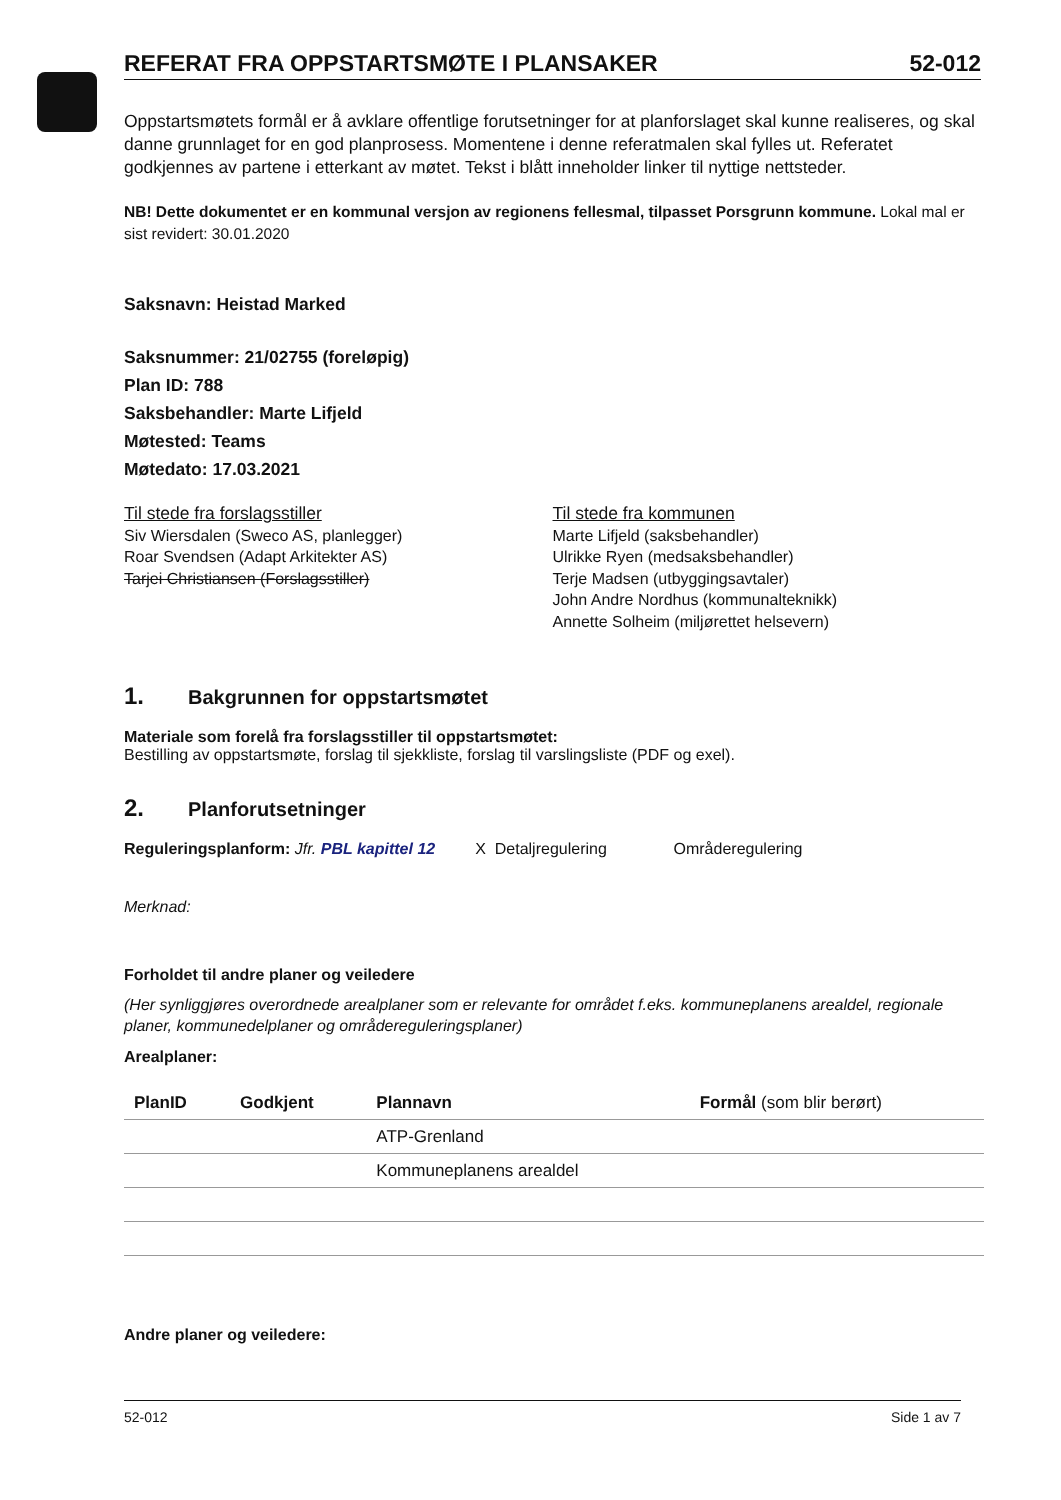REFERAT FRA OPPSTARTSMØTE I PLANSAKER 52-012
Oppstartsmøtets formål er å avklare offentlige forutsetninger for at planforslaget skal kunne realiseres, og skal danne grunnlaget for en god planprosess. Momentene i denne referatmalen skal fylles ut. Referatet godkjennes av partene i etterkant av møtet. Tekst i blått inneholder linker til nyttige nettsteder.
NB! Dette dokumentet er en kommunal versjon av regionens fellesmal, tilpasset Porsgrunn kommune. Lokal mal er sist revidert: 30.01.2020
Saksnavn: Heistad Marked
Saksnummer: 21/02755 (foreløpig)
Plan ID: 788
Saksbehandler: Marte Lifjeld
Møtested: Teams
Møtedato: 17.03.2021
Til stede fra forslagsstiller
Siv Wiersdalen (Sweco AS, planlegger)
Roar Svendsen (Adapt Arkitekter AS)
Tarjei Christiansen (Forslagsstiller)
Til stede fra kommunen
Marte Lifjeld (saksbehandler)
Ulrikke Ryen (medsaksbehandler)
Terje Madsen (utbyggingsavtaler)
John Andre Nordhus (kommunalteknikk)
Annette Solheim (miljørettet helsevern)
1. Bakgrunnen for oppstartsmøtet
Materiale som forelå fra forslagsstiller til oppstartsmøtet:
Bestilling av oppstartsmøte, forslag til sjekkliste, forslag til varslingsliste (PDF og exel).
2. Planforutsetninger
Reguleringsplanform: Jfr. PBL kapittel 12 X Detaljregulering Områderegulering
Merknad:
Forholdet til andre planer og veiledere
(Her synliggjøres overordnede arealplaner som er relevante for området f.eks. kommuneplanens arealdel, regionale planer, kommunedelplaner og områdereguleringsplaner)
Arealplaner:
| PlanID | Godkjent | Plannavn | Formål (som blir berørt) |
| --- | --- | --- | --- |
| | | ATP-Grenland | |
| | | Kommuneplanens arealdel | |
Andre planer og veiledere:
52-012 Side 1 av 7